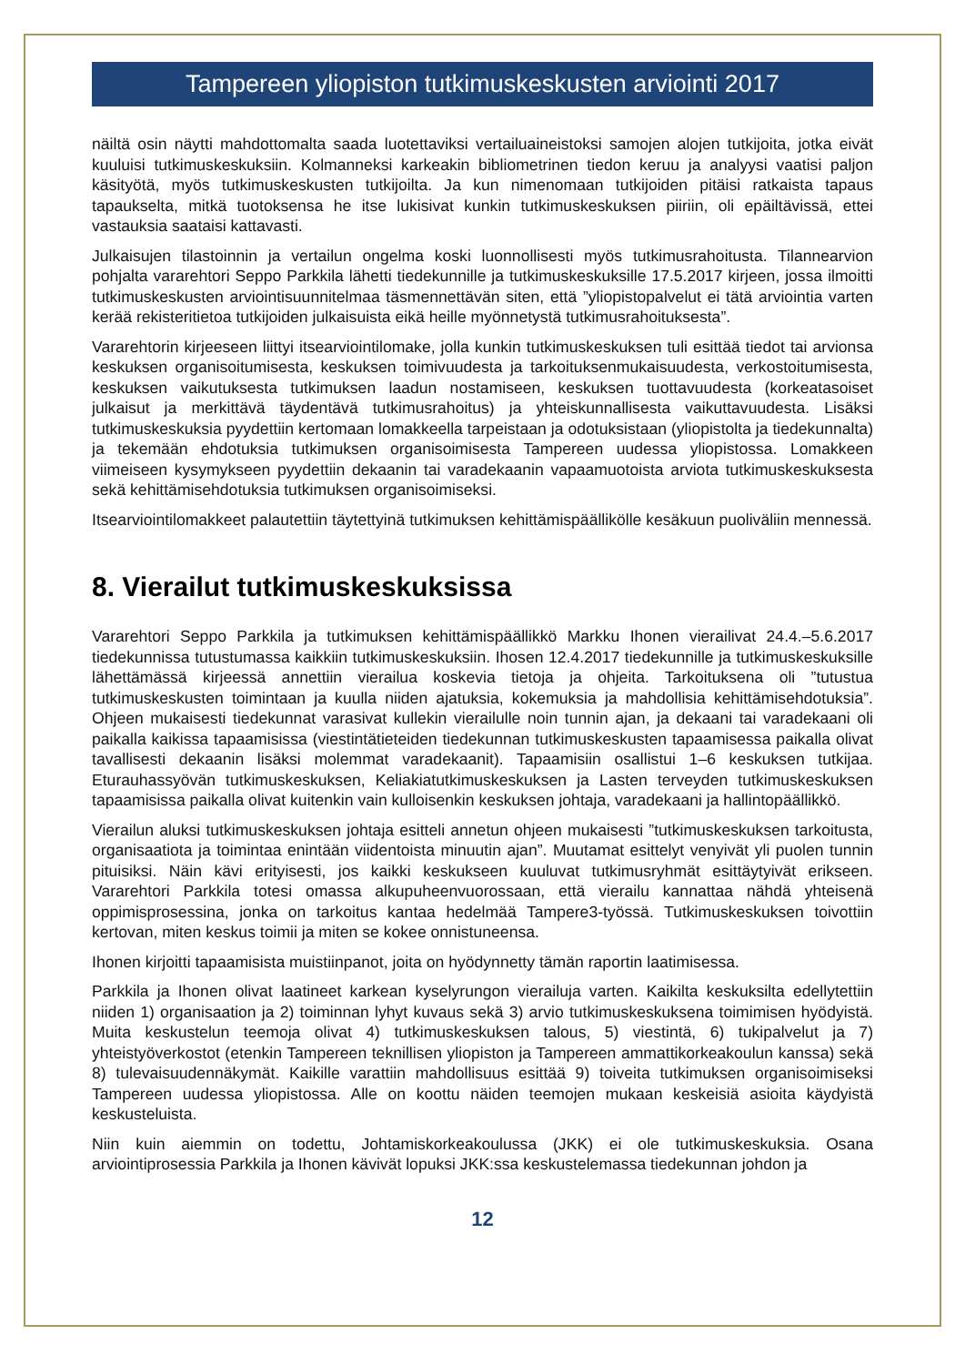Tampereen yliopiston tutkimuskeskusten arviointi 2017
näiltä osin näytti mahdottomalta saada luotettaviksi vertailuaineistoksi samojen alojen tutkijoita, jotka eivät kuuluisi tutkimuskeskuksiin. Kolmanneksi karkeakin bibliometrinen tiedon keruu ja analyysi vaatisi paljon käsityötä, myös tutkimuskeskusten tutkijoilta. Ja kun nimenomaan tutkijoiden pitäisi ratkaista tapaus tapaukselta, mitkä tuotoksensa he itse lukisivat kunkin tutkimuskeskuksen piiriin, oli epäiltävissä, ettei vastauksia saataisi kattavasti.
Julkaisujen tilastoinnin ja vertailun ongelma koski luonnollisesti myös tutkimusrahoitusta. Tilannearvion pohjalta vararehtori Seppo Parkkila lähetti tiedekunnille ja tutkimuskeskuksille 17.5.2017 kirjeen, jossa ilmoitti tutkimuskeskusten arviointisuunnitelmaa täsmennettävän siten, että ”yliopistopalvelut ei tätä arviointia varten kerää rekisteritietoa tutkijoiden julkaisuista eikä heille myönnetystä tutkimusrahoituksesta”.
Vararehtorin kirjeeseen liittyi itsearviointilomake, jolla kunkin tutkimuskeskuksen tuli esittää tiedot tai arvionsa keskuksen organisoitumisesta, keskuksen toimivuudesta ja tarkoituksenmukaisuudesta, verkostoitumisesta, keskuksen vaikutuksesta tutkimuksen laadun nostamiseen, keskuksen tuottavuudesta (korkeatasoiset julkaisut ja merkittävä täydentävä tutkimusrahoitus) ja yhteiskunnallisesta vaikuttavuudesta. Lisäksi tutkimuskeskuksia pyydettiin kertomaan lomakkeella tarpeistaan ja odotuksistaan (yliopistolta ja tiedekunnalta) ja tekemään ehdotuksia tutkimuksen organisoimisesta Tampereen uudessa yliopistossa. Lomakkeen viimeiseen kysymykseen pyydettiin dekaanin tai varadekaanin vapaamuotoista arviota tutkimuskeskuksesta sekä kehittämisehdotuksia tutkimuksen organisoimiseksi.
Itsearviointilomakkeet palautettiin täytettyinä tutkimuksen kehittämispäällikölle kesäkuun puoliväliin mennessä.
8. Vierailut tutkimuskeskuksissa
Vararehtori Seppo Parkkila ja tutkimuksen kehittämispäällikkö Markku Ihonen vierailivat 24.4.–5.6.2017 tiedekunnissa tutustumassa kaikkiin tutkimuskeskuksiin. Ihosen 12.4.2017 tiedekunnille ja tutkimuskeskuksille lähettämässä kirjeessä annettiin vierailua koskevia tietoja ja ohjeita. Tarkoituksena oli ”tutustua tutkimuskeskusten toimintaan ja kuulla niiden ajatuksia, kokemuksia ja mahdollisia kehittämisehdotuksia”. Ohjeen mukaisesti tiedekunnat varasivat kullekin vierailulle noin tunnin ajan, ja dekaani tai varadekaani oli paikalla kaikissa tapaamisissa (viestintätieteiden tiedekunnan tutkimuskeskusten tapaamisessa paikalla olivat tavallisesti dekaanin lisäksi molemmat varadekaanit). Tapaamisiin osallistui 1–6 keskuksen tutkijaa. Eturauhassyövän tutkimuskeskuksen, Keliakiatutkimuskeskuksen ja Lasten terveyden tutkimuskeskuksen tapaamisissa paikalla olivat kuitenkin vain kulloisenkin keskuksen johtaja, varadekaani ja hallintopäällikkö.
Vierailun aluksi tutkimuskeskuksen johtaja esitteli annetun ohjeen mukaisesti ”tutkimuskeskuksen tarkoitusta, organisaatiota ja toimintaa enintään viidentoista minuutin ajan”. Muutamat esittelyt venyivät yli puolen tunnin pituisiksi. Näin kävi erityisesti, jos kaikki keskukseen kuuluvat tutkimusryhmät esittäytyivät erikseen. Vararehtori Parkkila totesi omassa alkupuheenvuorossaan, että vierailu kannattaa nähdä yhteisenä oppimisprosessina, jonka on tarkoitus kantaa hedelmää Tampere3-työssä. Tutkimuskeskuksen toivottiin kertovan, miten keskus toimii ja miten se kokee onnistuneensa.
Ihonen kirjoitti tapaamisista muistiinpanot, joita on hyödynnetty tämän raportin laatimisessa.
Parkkila ja Ihonen olivat laatineet karkean kyselyrungon vierailuja varten. Kaikilta keskuksilta edellytettiin niiden 1) organisaation ja 2) toiminnan lyhyt kuvaus sekä 3) arvio tutkimuskeskuksena toimimisen hyödyistä. Muita keskustelun teemoja olivat 4) tutkimuskeskuksen talous, 5) viestintä, 6) tukipalvelut ja 7) yhteistyöverkostot (etenkin Tampereen teknillisen yliopiston ja Tampereen ammattikorkeakoulun kanssa) sekä 8) tulevaisuudennäkymät. Kaikille varattiin mahdollisuus esittää 9) toiveita tutkimuksen organisoimiseksi Tampereen uudessa yliopistossa. Alle on koottu näiden teemojen mukaan keskeisiä asioita käydyistä keskusteluista.
Niin kuin aiemmin on todettu, Johtamiskorkeakoulussa (JKK) ei ole tutkimuskeskuksia. Osana arviointiprosessia Parkkila ja Ihonen kävivät lopuksi JKK:ssa keskustelemassa tiedekunnan johdon ja
12